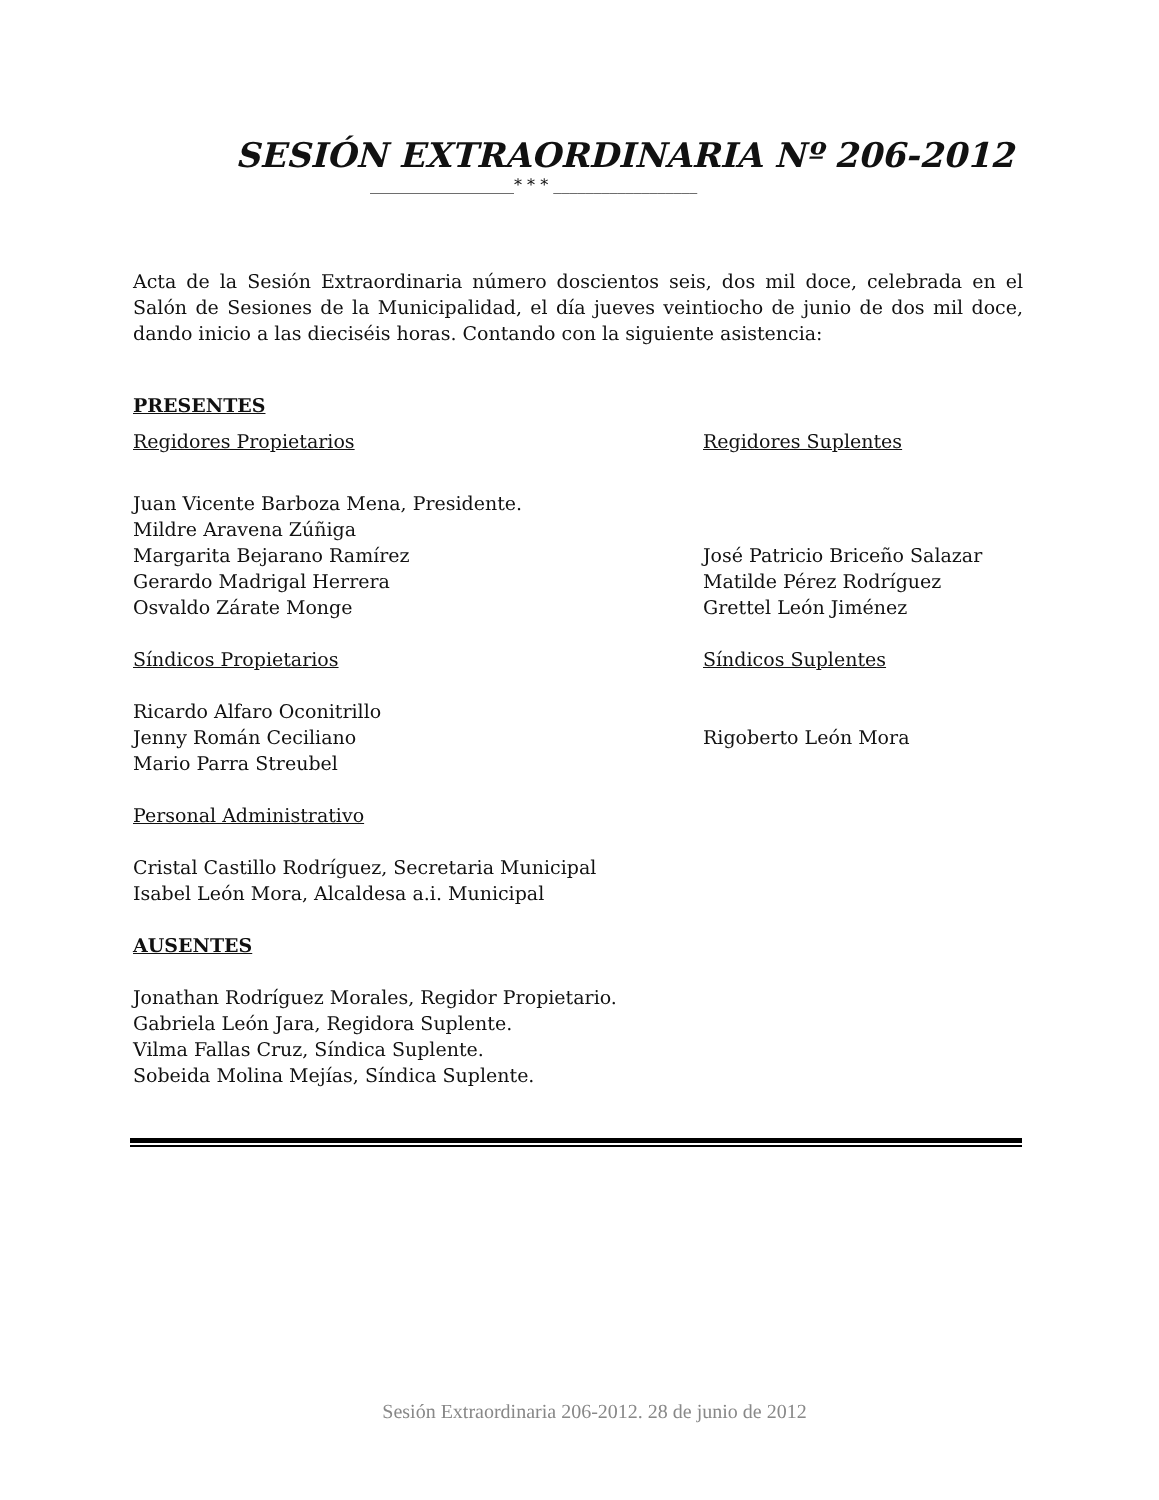SESIÓN EXTRAORDINARIA Nº 206-2012
__________________* * * __________________
Acta de la Sesión Extraordinaria número doscientos seis, dos mil doce, celebrada en el Salón de Sesiones de la Municipalidad, el día jueves veintiocho de junio de dos mil doce, dando inicio a las dieciséis horas. Contando con la siguiente asistencia:
PRESENTES
Regidores Propietarios Regidores Suplentes
Juan Vicente Barboza Mena, Presidente.
Mildre Aravena Zúñiga
Margarita Bejarano Ramírez José Patricio Briceño Salazar
Gerardo Madrigal Herrera Matilde Pérez Rodríguez
Osvaldo Zárate Monge Grettel León Jiménez
Síndicos Propietarios Síndicos Suplentes
Ricardo Alfaro Oconitrillo
Jenny Román Ceciliano Rigoberto León Mora
Mario Parra Streubel
Personal Administrativo
Cristal Castillo Rodríguez, Secretaria Municipal
Isabel León Mora, Alcaldesa a.i. Municipal
AUSENTES
Jonathan Rodríguez Morales, Regidor Propietario.
Gabriela León Jara, Regidora Suplente.
Vilma Fallas Cruz, Síndica Suplente.
Sobeida Molina Mejías, Síndica Suplente.
Sesión Extraordinaria 206-2012. 28 de junio de 2012